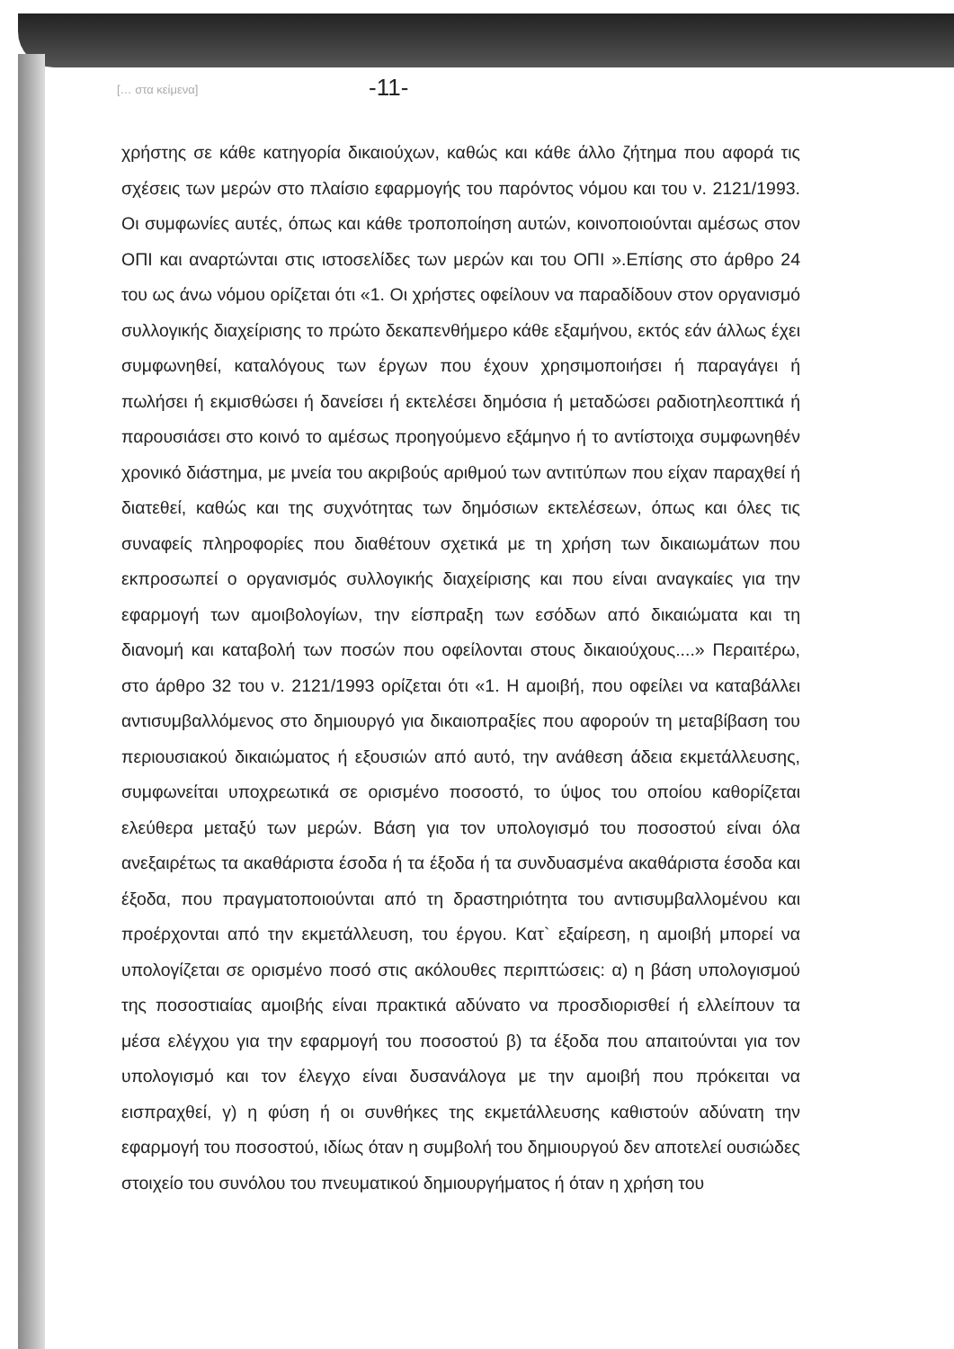[… στα κείμενα] -11-
χρήστης σε κάθε κατηγορία δικαιούχων, καθώς και κάθε άλλο ζήτημα που αφορά τις σχέσεις των μερών στο πλαίσιο εφαρμογής του παρόντος νόμου και του ν. 2121/1993. Οι συμφωνίες αυτές, όπως και κάθε τροποποίηση αυτών, κοινοποιούνται αμέσως στον ΟΠΙ και αναρτώνται στις ιστοσελίδες των μερών και του ΟΠΙ ».Επίσης στο άρθρο 24 του ως άνω νόμου ορίζεται ότι «1. Οι χρήστες οφείλουν να παραδίδουν στον οργανισμό συλλογικής διαχείρισης το πρώτο δεκαπενθήμερο κάθε εξαμήνου, εκτός εάν άλλως έχει συμφωνηθεί, καταλόγους των έργων που έχουν χρησιμοποιήσει ή παραγάγει ή πωλήσει ή εκμισθώσει ή δανείσει ή εκτελέσει δημόσια ή μεταδώσει ραδιοτηλεοπτικά ή παρουσιάσει στο κοινό το αμέσως προηγούμενο εξάμηνο ή το αντίστοιχα συμφωνηθέν χρονικό διάστημα, με μνεία του ακριβούς αριθμού των αντιτύπων που είχαν παραχθεί ή διατεθεί, καθώς και της συχνότητας των δημόσιων εκτελέσεων, όπως και όλες τις συναφείς πληροφορίες που διαθέτουν σχετικά με τη χρήση των δικαιωμάτων που εκπροσωπεί ο οργανισμός συλλογικής διαχείρισης και που είναι αναγκαίες για την εφαρμογή των αμοιβολογίων, την είσπραξη των εσόδων από δικαιώματα και τη διανομή και καταβολή των ποσών που οφείλονται στους δικαιούχους....» Περαιτέρω, στο άρθρο 32 του ν. 2121/1993 ορίζεται ότι «1. Η αμοιβή, που οφείλει να καταβάλλει αντισυμβαλλόμενος στο δημιουργό για δικαιοπραξίες που αφορούν τη μεταβίβαση του περιουσιακού δικαιώματος ή εξουσιών από αυτό, την ανάθεση άδεια εκμετάλλευσης, συμφωνείται υποχρεωτικά σε ορισμένο ποσοστό, το ύψος του οποίου καθορίζεται ελεύθερα μεταξύ των μερών. Βάση για τον υπολογισμό του ποσοστού είναι όλα ανεξαιρέτως τα ακαθάριστα έσοδα ή τα έξοδα ή τα συνδυασμένα ακαθάριστα έσοδα και έξοδα, που πραγματοποιούνται από τη δραστηριότητα του αντισυμβαλλομένου και προέρχονται από την εκμετάλλευση, του έργου. Κατ` εξαίρεση, η αμοιβή μπορεί να υπολογίζεται σε ορισμένο ποσό στις ακόλουθες περιπτώσεις: α) η βάση υπολογισμού της ποσοστιαίας αμοιβής είναι πρακτικά αδύνατο να προσδιορισθεί ή ελλείπουν τα μέσα ελέγχου για την εφαρμογή του ποσοστού β) τα έξοδα που απαιτούνται για τον υπολογισμό και τον έλεγχο είναι δυσανάλογα με την αμοιβή που πρόκειται να εισπραχθεί, γ) η φύση ή οι συνθήκες της εκμετάλλευσης καθιστούν αδύνατη την εφαρμογή του ποσοστού, ιδίως όταν η συμβολή του δημιουργού δεν αποτελεί ουσιώδες στοιχείο του συνόλου του πνευματικού δημιουργήματος ή όταν η χρήση του